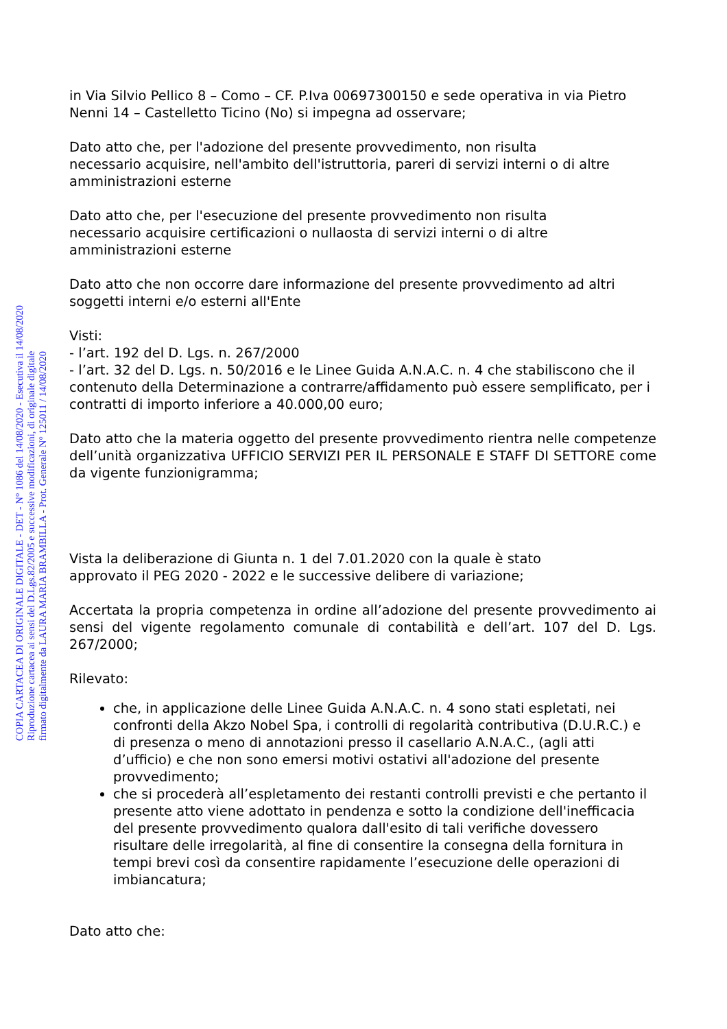in Via Silvio Pellico 8 – Como – CF. P.Iva 00697300150 e sede operativa in via Pietro Nenni 14 – Castelletto Ticino (No) si impegna ad osservare;
Dato atto che, per l'adozione del presente provvedimento, non risulta
necessario acquisire, nell'ambito dell'istruttoria, pareri di servizi interni o di altre amministrazioni esterne
Dato atto che, per l'esecuzione del presente provvedimento non risulta
necessario acquisire certificazioni o nullaosta di servizi interni o di altre amministrazioni esterne
Dato atto che non occorre dare informazione del presente provvedimento ad altri soggetti interni e/o esterni all'Ente
Visti:
- l’art. 192 del D. Lgs. n. 267/2000
- l’art. 32 del D. Lgs. n. 50/2016 e le Linee Guida A.N.A.C. n. 4 che stabiliscono che il contenuto della Determinazione a contrarre/affidamento può essere semplificato, per i contratti di importo inferiore a 40.000,00 euro;
Dato atto che la materia oggetto del presente provvedimento rientra nelle competenze dell’unità organizzativa UFFICIO SERVIZI PER IL PERSONALE E STAFF DI SETTORE come da vigente funzionigramma;
Vista la deliberazione di Giunta n. 1 del 7.01.2020 con la quale è stato
approvato il PEG 2020 - 2022 e le successive delibere di variazione;
Accertata la propria competenza in ordine all’adozione del presente provvedimento ai sensi del vigente regolamento comunale di contabilità e dell’art. 107 del D. Lgs. 267/2000;
Rilevato:
che, in applicazione delle Linee Guida A.N.A.C. n. 4 sono stati espletati, nei confronti della Akzo Nobel Spa, i controlli di regolarità contributiva (D.U.R.C.) e di presenza o meno di annotazioni presso il casellario A.N.A.C., (agli atti d’ufficio) e che non sono emersi motivi ostativi all'adozione del presente provvedimento;
che si procederà all’espletamento dei restanti controlli previsti e che pertanto il presente atto viene adottato in pendenza e sotto la condizione dell'inefficacia del presente provvedimento qualora dall'esito di tali verifiche dovessero risultare delle irregolarità, al fine di consentire la consegna della fornitura in tempi brevi così da consentire rapidamente l’esecuzione delle operazioni di imbiancatura;
Dato atto che:
COPIA CARTACEA DI ORIGINALE DIGITALE - DET - N° 1086 del 14/08/2020 - Esecutiva il 14/08/2020
Riproduzione cartacea ai sensi del D.Lgs.82/2005 e successive modificazioni, di originale digitale
firmato digitalmente da LAURA MARIA BRAMBILLA - Prot. Generale N° 125011 / 14/08/2020